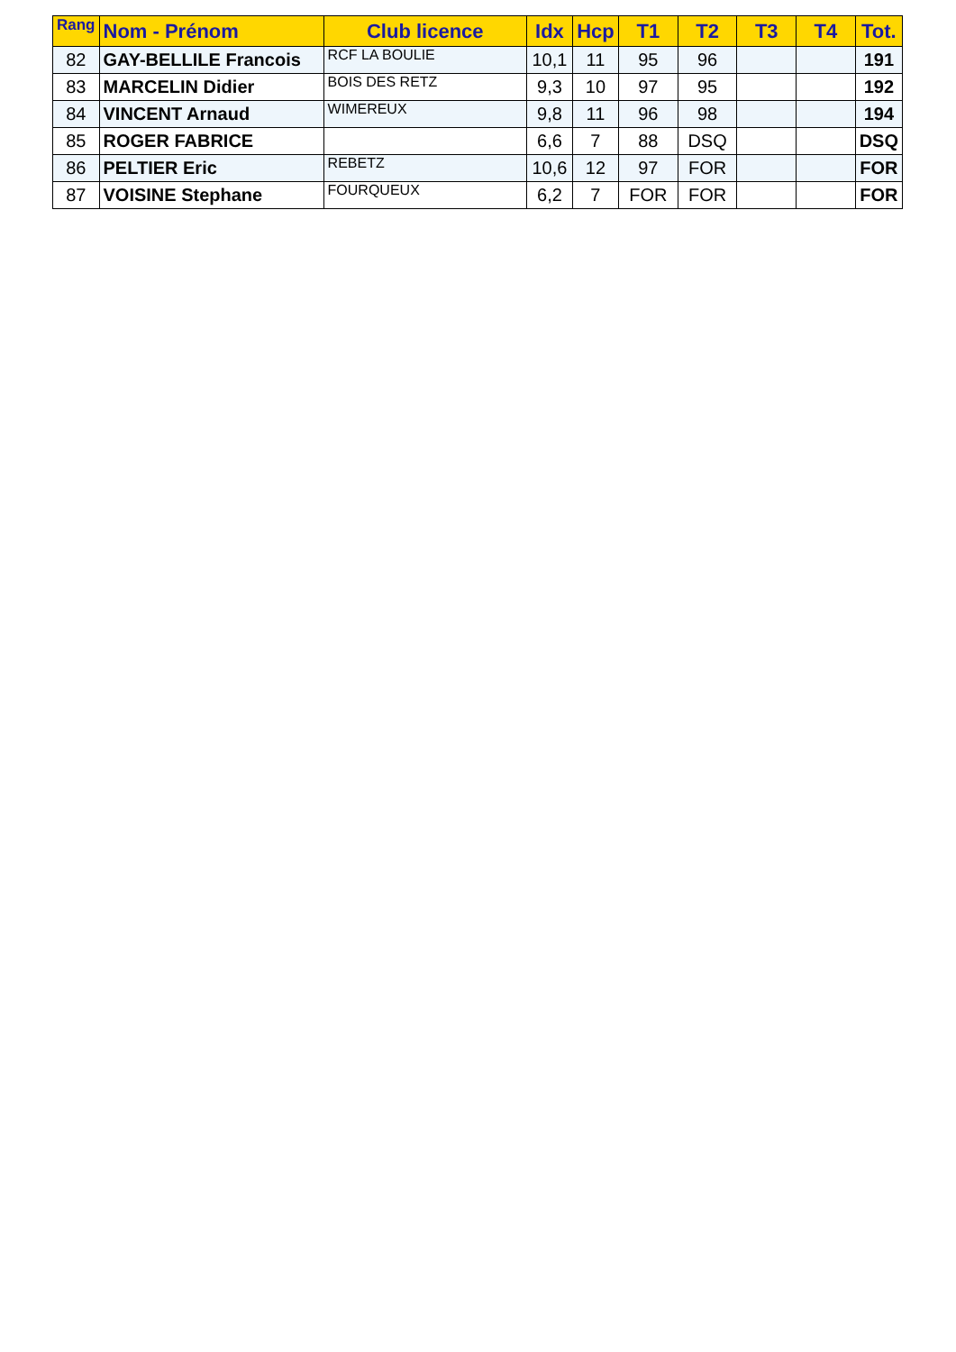| Rang | Nom - Prénom | Club licence | Idx | Hcp | T1 | T2 | T3 | T4 | Tot. |
| --- | --- | --- | --- | --- | --- | --- | --- | --- | --- |
| 82 | GAY-BELLILE Francois | RCF LA BOULIE | 10,1 | 11 | 95 | 96 | | | 191 |
| 83 | MARCELIN Didier | BOIS DES RETZ | 9,3 | 10 | 97 | 95 | | | 192 |
| 84 | VINCENT Arnaud | WIMEREUX | 9,8 | 11 | 96 | 98 | | | 194 |
| 85 | ROGER FABRICE | | 6,6 | 7 | 88 | DSQ | | | DSQ |
| 86 | PELTIER Eric | REBETZ | 10,6 | 12 | 97 | FOR | | | FOR |
| 87 | VOISINE Stephane | FOURQUEUX | 6,2 | 7 | FOR | FOR | | | FOR |